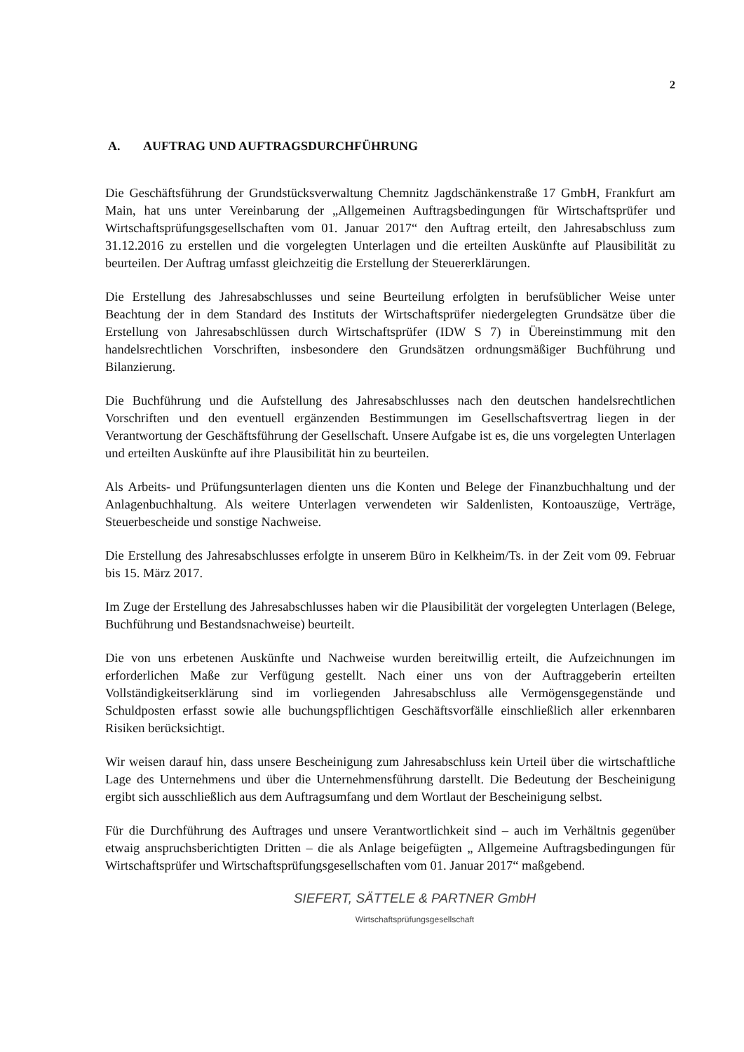2
A. AUFTRAG UND AUFTRAGSDURCHFÜHRUNG
Die Geschäftsführung der Grundstücksverwaltung Chemnitz Jagdschänkenstraße 17 GmbH, Frankfurt am Main, hat uns unter Vereinbarung der „Allgemeinen Auftragsbedingungen für Wirtschaftsprüfer und Wirtschaftsprüfungsgesellschaften vom 01. Januar 2017“ den Auftrag erteilt, den Jahresabschluss zum 31.12.2016 zu erstellen und die vorgelegten Unterlagen und die erteilten Auskünfte auf Plausibilität zu beurteilen. Der Auftrag umfasst gleichzeitig die Erstellung der Steuererklärungen.
Die Erstellung des Jahresabschlusses und seine Beurteilung erfolgten in berufsüblicher Weise unter Beachtung der in dem Standard des Instituts der Wirtschaftsprüfer niedergelegten Grundsätze über die Erstellung von Jahresabschlüssen durch Wirtschaftsprüfer (IDW S 7) in Übereinstimmung mit den handelsrechtlichen Vorschriften, insbesondere den Grundsätzen ordnungsmäßiger Buchführung und Bilanzierung.
Die Buchführung und die Aufstellung des Jahresabschlusses nach den deutschen handelsrechtlichen Vorschriften und den eventuell ergänzenden Bestimmungen im Gesellschaftsvertrag liegen in der Verantwortung der Geschäftsführung der Gesellschaft. Unsere Aufgabe ist es, die uns vorgelegten Unterlagen und erteilten Auskünfte auf ihre Plausibilität hin zu beurteilen.
Als Arbeits- und Prüfungsunterlagen dienten uns die Konten und Belege der Finanzbuchhaltung und der Anlagenbuchhaltung. Als weitere Unterlagen verwendeten wir Saldenlisten, Kontoauszüge, Verträge, Steuerbescheide und sonstige Nachweise.
Die Erstellung des Jahresabschlusses erfolgte in unserem Büro in Kelkheim/Ts. in der Zeit vom 09. Februar bis 15. März 2017.
Im Zuge der Erstellung des Jahresabschlusses haben wir die Plausibilität der vorgelegten Unterlagen (Belege, Buchführung und Bestandsnachweise) beurteilt.
Die von uns erbetenen Auskünfte und Nachweise wurden bereitwillig erteilt, die Aufzeichnungen im erforderlichen Maße zur Verfügung gestellt. Nach einer uns von der Auftraggeberin erteilten Vollständigkeitserklärung sind im vorliegenden Jahresabschluss alle Vermögensgegenstände und Schuldposten erfasst sowie alle buchungspflichtigen Geschäftsvorfälle einschließlich aller erkennbaren Risiken berücksichtigt.
Wir weisen darauf hin, dass unsere Bescheinigung zum Jahresabschluss kein Urteil über die wirtschaftliche Lage des Unternehmens und über die Unternehmensführung darstellt. Die Bedeutung der Bescheinigung ergibt sich ausschließlich aus dem Auftragsumfang und dem Wortlaut der Bescheinigung selbst.
Für die Durchführung des Auftrages und unsere Verantwortlichkeit sind – auch im Verhältnis gegenüber etwaig anspruchsberichtigten Dritten – die als Anlage beigefügten „ Allgemeine Auftragsbedingungen für Wirtschaftsprüfer und Wirtschaftsprüfungsgesellschaften vom 01. Januar 2017“ maßgebend.
SIEFERT, SÄTTELE & PARTNER GmbH
Wirtschaftsprüfungsgesellschaft